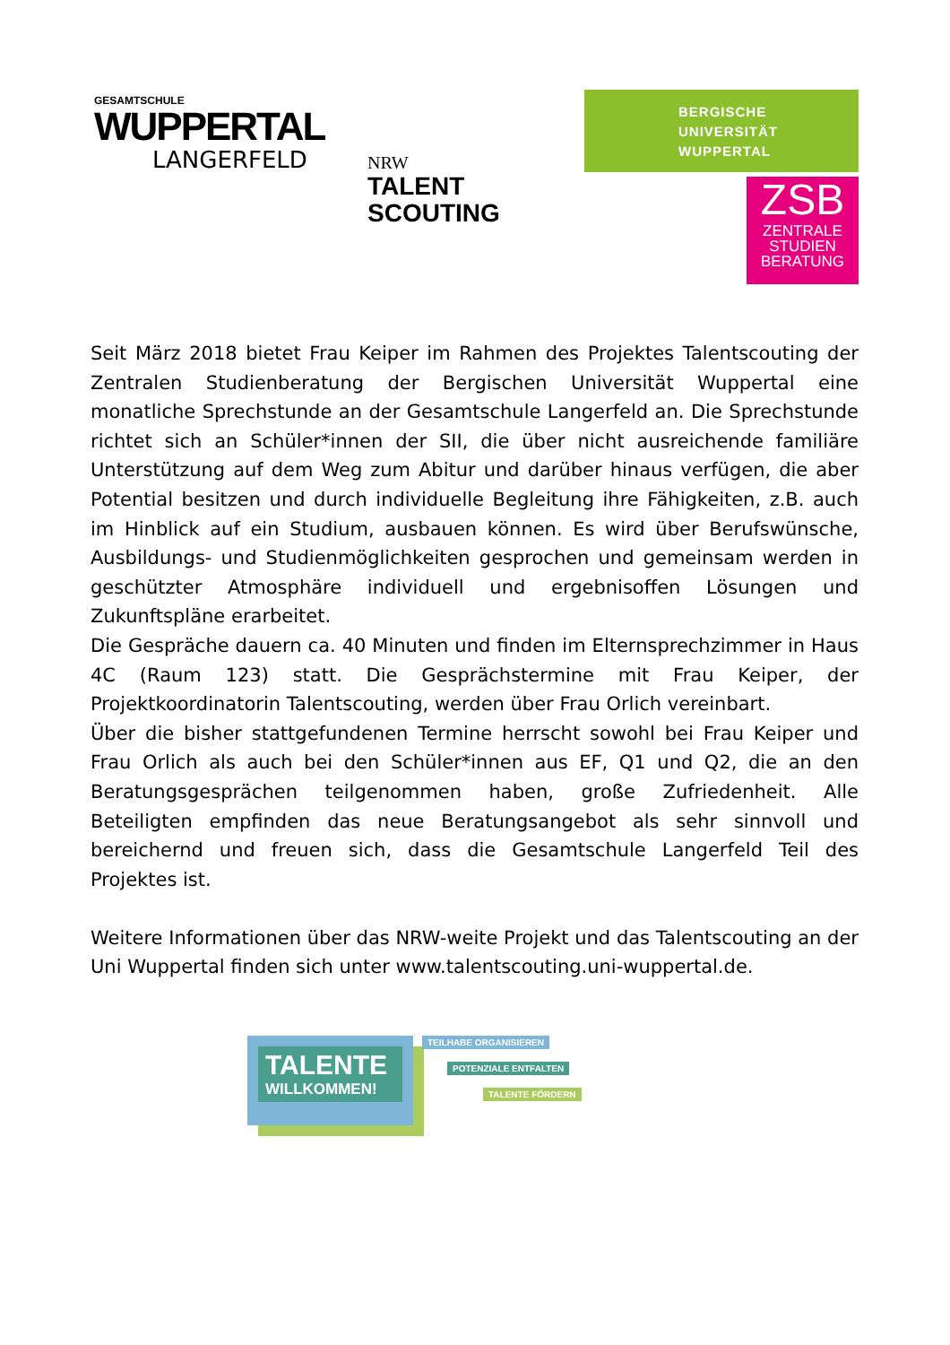GESAMTSCHULE
WUPPERTAL
LANGERFELD
NRW
TALENT
SCOUTING
BERGISCHE
UNIVERSITÄT
WUPPERTAL
ZSB
ZENTRALE
STUDIEN
BERATUNG
Seit März 2018 bietet Frau Keiper im Rahmen des Projektes Talentscouting der Zentralen Studienberatung der Bergischen Universität Wuppertal eine monatliche Sprechstunde an der Gesamtschule Langerfeld an. Die Sprechstunde richtet sich an Schüler*innen der SII, die über nicht ausreichende familiäre Unterstützung auf dem Weg zum Abitur und darüber hinaus verfügen, die aber Potential besitzen und durch individuelle Begleitung ihre Fähigkeiten, z.B. auch im Hinblick auf ein Studium, ausbauen können. Es wird über Berufswünsche, Ausbildungs- und Studienmöglichkeiten gesprochen und gemeinsam werden in geschützter Atmosphäre individuell und ergebnisoffen Lösungen und Zukunftspläne erarbeitet.
Die Gespräche dauern ca. 40 Minuten und finden im Elternsprechzimmer in Haus 4C (Raum 123) statt. Die Gesprächstermine mit Frau Keiper, der Projektkoordinatorin Talentscouting, werden über Frau Orlich vereinbart.
Über die bisher stattgefundenen Termine herrscht sowohl bei Frau Keiper und Frau Orlich als auch bei den Schüler*innen aus EF, Q1 und Q2, die an den Beratungsgesprächen teilgenommen haben, große Zufriedenheit. Alle Beteiligten empfinden das neue Beratungsangebot als sehr sinnvoll und bereichernd und freuen sich, dass die Gesamtschule Langerfeld Teil des Projektes ist.
Weitere Informationen über das NRW-weite Projekt und das Talentscouting an der Uni Wuppertal finden sich unter www.talentscouting.uni-wuppertal.de.
TALENTE
WILLKOMMEN!
TEILHABE ORGANISIEREN
POTENZIALE ENTFALTEN
TALENTE FÖRDERN